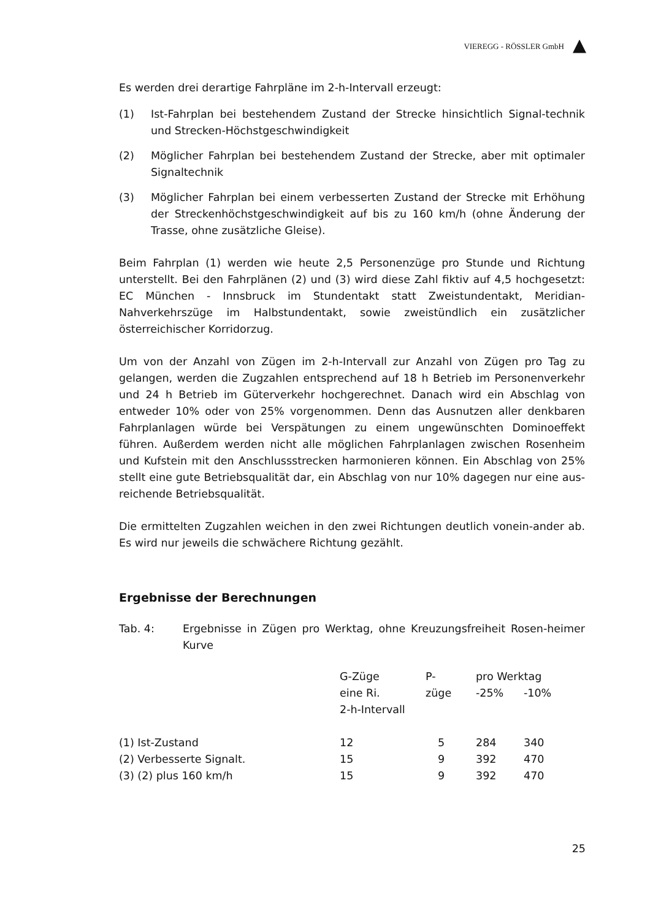VIEREGG - RÖSSLER GmbH
Es werden drei derartige Fahrpläne im 2-h-Intervall erzeugt:
(1) Ist-Fahrplan bei bestehendem Zustand der Strecke hinsichtlich Signal-technik und Strecken-Höchstgeschwindigkeit
(2) Möglicher Fahrplan bei bestehendem Zustand der Strecke, aber mit optimaler Signaltechnik
(3) Möglicher Fahrplan bei einem verbesserten Zustand der Strecke mit Erhöhung der Streckenhöchstgeschwindigkeit auf bis zu 160 km/h (ohne Änderung der Trasse, ohne zusätzliche Gleise).
Beim Fahrplan (1) werden wie heute 2,5 Personenzüge pro Stunde und Richtung unterstellt. Bei den Fahrplänen (2) und (3) wird diese Zahl fiktiv auf 4,5 hochgesetzt: EC München - Innsbruck im Stundentakt statt Zweistundentakt, Meridian-Nahverkehrszüge im Halbstundentakt, sowie zweistündlich ein zusätzlicher österreichischer Korridorzug.
Um von der Anzahl von Zügen im 2-h-Intervall zur Anzahl von Zügen pro Tag zu gelangen, werden die Zugzahlen entsprechend auf 18 h Betrieb im Personenverkehr und 24 h Betrieb im Güterverkehr hochgerechnet. Danach wird ein Abschlag von entweder 10% oder von 25% vorgenommen. Denn das Ausnutzen aller denkbaren Fahrplanlagen würde bei Verspätungen zu einem ungewünschten Dominoeffekt führen. Außerdem werden nicht alle möglichen Fahrplanlagen zwischen Rosenheim und Kufstein mit den Anschlussstrecken harmonieren können. Ein Abschlag von 25% stellt eine gute Betriebsqualität dar, ein Abschlag von nur 10% dagegen nur eine aus-reichende Betriebsqualität.
Die ermittelten Zugzahlen weichen in den zwei Richtungen deutlich vonein-ander ab. Es wird nur jeweils die schwächere Richtung gezählt.
Ergebnisse der Berechnungen
Tab. 4: Ergebnisse in Zügen pro Werktag, ohne Kreuzungsfreiheit Rosen-heimer Kurve
| | G-Züge eine Ri. 2-h-Intervall | P- züge | pro Werktag -25% -10% | |
| --- | --- | --- | --- | --- |
| (1) Ist-Zustand | 12 | 5 | 284 | 340 |
| (2) Verbesserte Signalt. | 15 | 9 | 392 | 470 |
| (3) (2) plus 160 km/h | 15 | 9 | 392 | 470 |
25